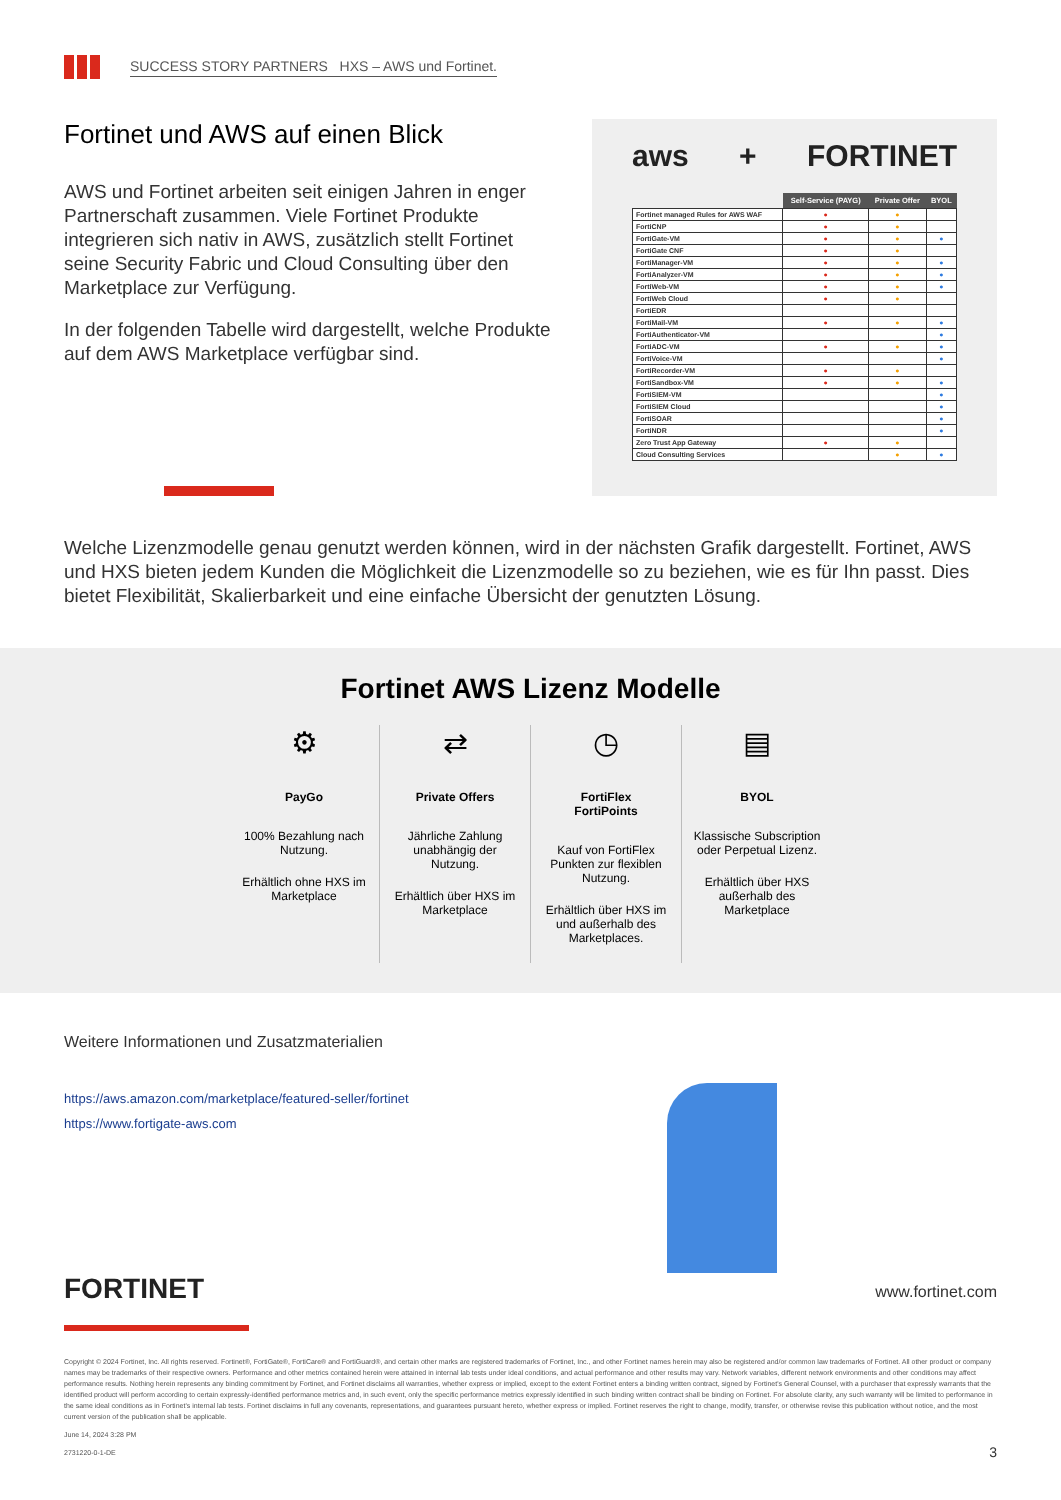SUCCESS STORY PARTNERS HXS – AWS und Fortinet.
Fortinet und AWS auf einen Blick
AWS und Fortinet arbeiten seit einigen Jahren in enger Partnerschaft zusammen. Viele Fortinet Produkte integrieren sich nativ in AWS, zusätzlich stellt Fortinet seine Security Fabric und Cloud Consulting über den Marketplace zur Verfügung.
In der folgenden Tabelle wird dargestellt, welche Produkte auf dem AWS Marketplace verfügbar sind.
aws + FORTINET
| | Self-Service (PAYG) | Private Offer | BYOL |
| --- | --- | --- | --- |
| Fortinet managed Rules for AWS WAF | ● | ● | |
| FortiCNP | ● | ● | |
| FortiGate-VM | ● | ● | ● |
| FortiGate CNF | ● | ● | |
| FortiManager-VM | ● | ● | ● |
| FortiAnalyzer-VM | ● | ● | ● |
| FortiWeb-VM | ● | ● | ● |
| FortiWeb Cloud | ● | ● | |
| FortiEDR | | | |
| FortiMail-VM | ● | ● | ● |
| FortiAuthenticator-VM | | | ● |
| FortiADC-VM | ● | ● | ● |
| FortiVoice-VM | | | ● |
| FortiRecorder-VM | ● | ● | |
| FortiSandbox-VM | ● | ● | ● |
| FortiSIEM-VM | | | ● |
| FortiSIEM Cloud | | | ● |
| FortiSOAR | | | ● |
| FortiNDR | | | ● |
| Zero Trust App Gateway | ● | ● | |
| Cloud Consulting Services | | ● | ● |
Welche Lizenzmodelle genau genutzt werden können, wird in der nächsten Grafik dargestellt. Fortinet, AWS und HXS bieten jedem Kunden die Möglichkeit die Lizenzmodelle so zu beziehen, wie es für Ihn passt. Dies bietet Flexibilität, Skalierbarkeit und eine einfache Übersicht der genutzten Lösung.
Fortinet AWS Lizenz Modelle
⚙
PayGo
100% Bezahlung nach Nutzung.
Erhältlich ohne HXS im Marketplace
⇄
Private Offers
Jährliche Zahlung unabhängig der Nutzung.
Erhältlich über HXS im Marketplace
◷
FortiFlex
FortiPoints
Kauf von FortiFlex Punkten zur flexiblen Nutzung.
Erhältlich über HXS im und außerhalb des Marketplaces.
▤
BYOL
Klassische Subscription oder Perpetual Lizenz.
Erhältlich über HXS außerhalb des Marketplace
Weitere Informationen und Zusatzmaterialien
https://aws.amazon.com/marketplace/featured-seller/fortinet
https://www.fortigate-aws.com
FORTINET
www.fortinet.com
Copyright © 2024 Fortinet, Inc. All rights reserved. Fortinet®, FortiGate®, FortiCare® and FortiGuard®, and certain other marks are registered trademarks of Fortinet, Inc., and other Fortinet names herein may also be registered and/or common law trademarks of Fortinet. All other product or company names may be trademarks of their respective owners. Performance and other metrics contained herein were attained in internal lab tests under ideal conditions, and actual performance and other results may vary. Network variables, different network environments and other conditions may affect performance results. Nothing herein represents any binding commitment by Fortinet, and Fortinet disclaims all warranties, whether express or implied, except to the extent Fortinet enters a binding written contract, signed by Fortinet's General Counsel, with a purchaser that expressly warrants that the identified product will perform according to certain expressly-identified performance metrics and, in such event, only the specific performance metrics expressly identified in such binding written contract shall be binding on Fortinet. For absolute clarity, any such warranty will be limited to performance in the same ideal conditions as in Fortinet's internal lab tests. Fortinet disclaims in full any covenants, representations, and guarantees pursuant hereto, whether express or implied. Fortinet reserves the right to change, modify, transfer, or otherwise revise this publication without notice, and the most current version of the publication shall be applicable.
June 14, 2024 3:28 PM
2731220-0-1-DE 3